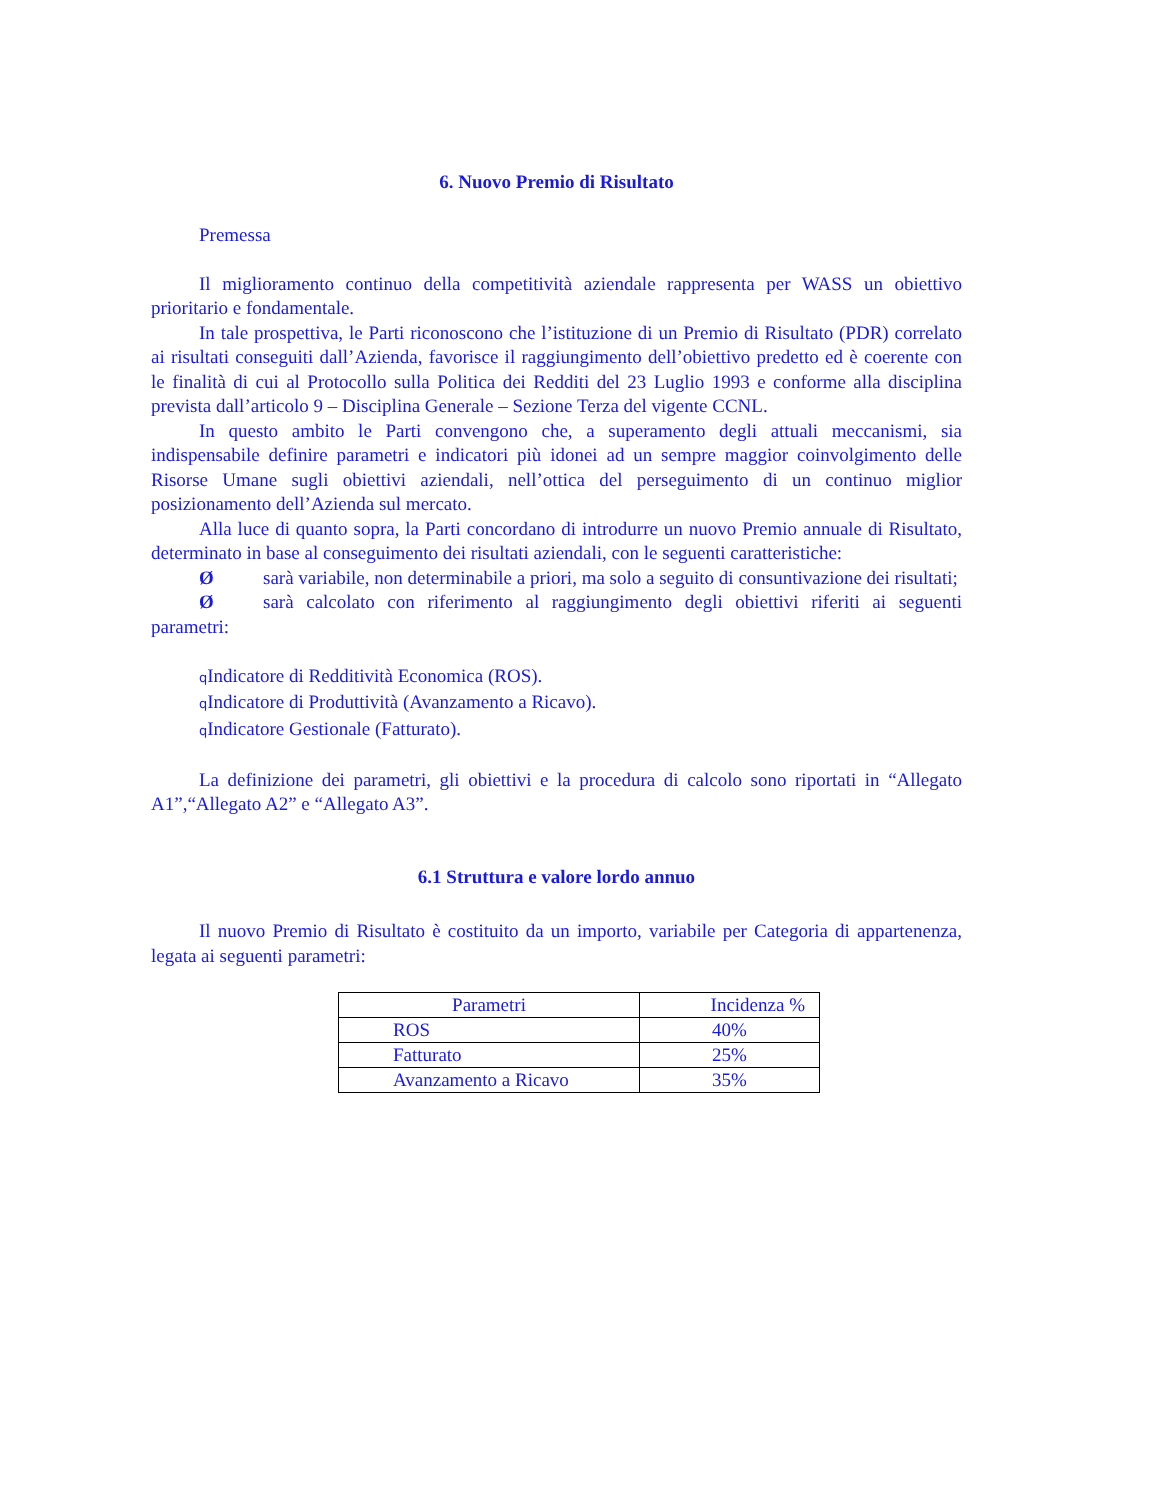6. Nuovo Premio di Risultato
Premessa
Il miglioramento continuo della competitività aziendale rappresenta per WASS un obiettivo prioritario e fondamentale.
In tale prospettiva, le Parti riconoscono che l’istituzione di un Premio di Risultato (PDR) correlato ai risultati conseguiti dall’Azienda, favorisce il raggiungimento dell’obiettivo predetto ed è coerente con le finalità di cui al Protocollo sulla Politica dei Redditi del 23 Luglio 1993 e conforme alla disciplina prevista dall’articolo 9 – Disciplina Generale – Sezione Terza del vigente CCNL.
In questo ambito le Parti convengono che, a superamento degli attuali meccanismi, sia indispensabile definire parametri e indicatori più idonei ad un sempre maggior coinvolgimento delle Risorse Umane sugli obiettivi aziendali, nell’ottica del perseguimento di un continuo miglior posizionamento dell’Azienda sul mercato.
Alla luce di quanto sopra, la Parti concordano di introdurre un nuovo Premio annuale di Risultato, determinato in base al conseguimento dei risultati aziendali, con le seguenti caratteristiche:
Øsarà variabile, non determinabile a priori, ma solo a seguito di consuntivazione dei risultati;
Øsarà calcolato con riferimento al raggiungimento degli obiettivi riferiti ai seguenti parametri:
q Indicatore di Redditività Economica (ROS).
q Indicatore di Produttività (Avanzamento a Ricavo).
q Indicatore Gestionale (Fatturato).
La definizione dei parametri, gli obiettivi e la procedura di calcolo sono riportati in “Allegato A1”,“Allegato A2” e “Allegato A3”.
6.1 Struttura e valore lordo annuo
Il nuovo Premio di Risultato è costituito da un importo, variabile per Categoria di appartenenza, legata ai seguenti parametri:
| Parametri | Incidenza % |
| --- | --- |
| ROS | 40% |
| Fatturato | 25% |
| Avanzamento a Ricavo | 35% |